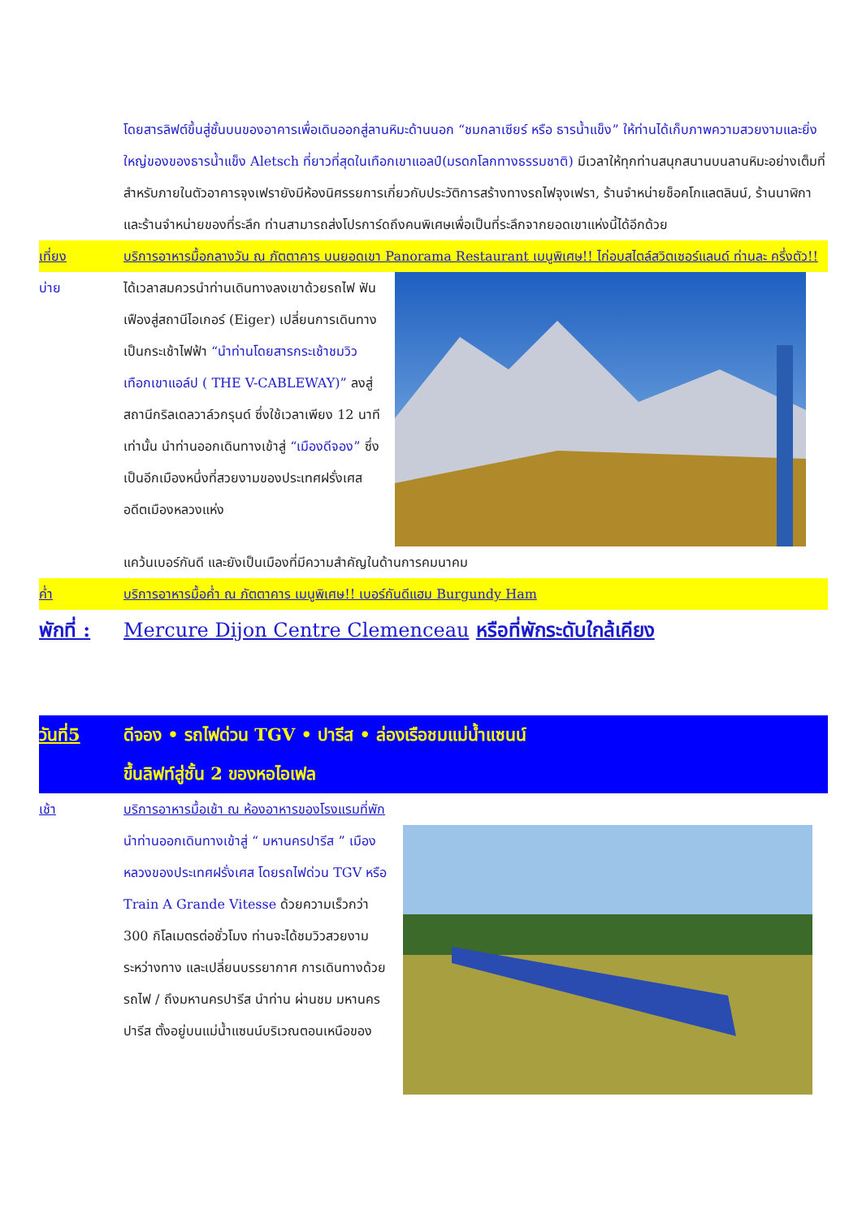โดยสารลิฟต์ขึ้นสู่ชั้นบนของอาคารเพื่อเดินออกสู่ลานหิมะด้านนอก “ชมกลาเซียร์ หรือ ธารน้ำแข็ง” ให้ท่านได้เก็บภาพความสวยงามและยิ่งใหญ่ของของธารน้ำแข็ง Aletsch ที่ยาวที่สุดในเทือกเขาแอลป์(มรดกโลกทางธรรมชาติ) มีเวลาให้ทุกท่านสนุกสนานบนลานหิมะอย่างเต็มที่ สำหรับภายในตัวอาคารจุงเฟรายังมีห้องนิศรรยการเกี่ยวกับประวัติการสร้างทางรถไฟจุงเฟรา, ร้านจำหน่ายช็อคโกแลตลินน์, ร้านนาฬิกาและร้านจำหน่ายของที่ระลึก ท่านสามารถส่งโปรการ์ดถึงคนพิเศษเพื่อเป็นที่ระลึกจากยอดเขาแห่งนี้ได้อีกด้วย
เที่ยง บริการอาหารมื้อกลางวัน ณ ภัตตาคาร บนยอดเขา Panorama Restaurant เมนูพิเศษ!! ไก่อบสไตล์สวิตเซอร์แลนด์ ท่านละ ครึ่งตัว!!
บ่าย ได้เวลาสมควรนำท่านเดินทางลงเขาด้วยรถไฟ ฟันเฟืองสู่สถานีไอเกอร์ (Eiger) เปลี่ยนการเดินทางเป็นกระเช้าไฟฟ้า “นำท่านโดยสารกระเช้าชมวิวเทือกเขาแอล์ป ( THE V-CABLEWAY)” ลงสู่สถานีกริลเดลวาล์วกรุนด์ ซึ่งใช้เวลาเพียง 12 นาทีเท่านั้น นำท่านออกเดินทางเข้าสู่ “เมืองดีจอง” ซึ่งเป็นอีกเมืองหนึ่งที่สวยงามของประเทศฝรั่งเศส อดีตเมืองหลวงแห่ง
แคว้นเบอร์กันดี และยังเป็นเมืองที่มีความสำคัญในด้านการคมนาคม
ค่ำ บริการอาหารมื้อค่ำ ณ ภัตตาคาร เมนูพิเศษ!! เบอร์กันดีแฮม Burgundy Ham
พักที่ :
Mercure Dijon Centre Clemenceau หรือที่พักระดับใกล้เคียง
วันที่5 ดีจอง • รถไฟด่วน TGV • ปารีส • ล่องเรือชมแม่น้ำแซนน์
ขึ้นลิฟท์สู่ชั้น 2 ของหอไอเฟล
เช้า บริการอาหารมื้อเช้า ณ ห้องอาหารของโรงแรมที่พัก
นำท่านออกเดินทางเข้าสู่ “ มหานครปารีส ” เมืองหลวงของประเทศฝรั่งเศส โดยรถไฟด่วน TGV หรือ Train A Grande Vitesse ด้วยความเร็วกว่า 300 กิโลเมตรต่อชั่วโมง ท่านจะได้ชมวิวสวยงามระหว่างทาง และเปลี่ยนบรรยากาศ การเดินทางด้วยรถไฟ / ถึงมหานครปารีส นำท่าน ผ่านชม มหานครปารีส ตั้งอยู่บนแม่น้ำแซนน์บริเวณตอนเหนือของ